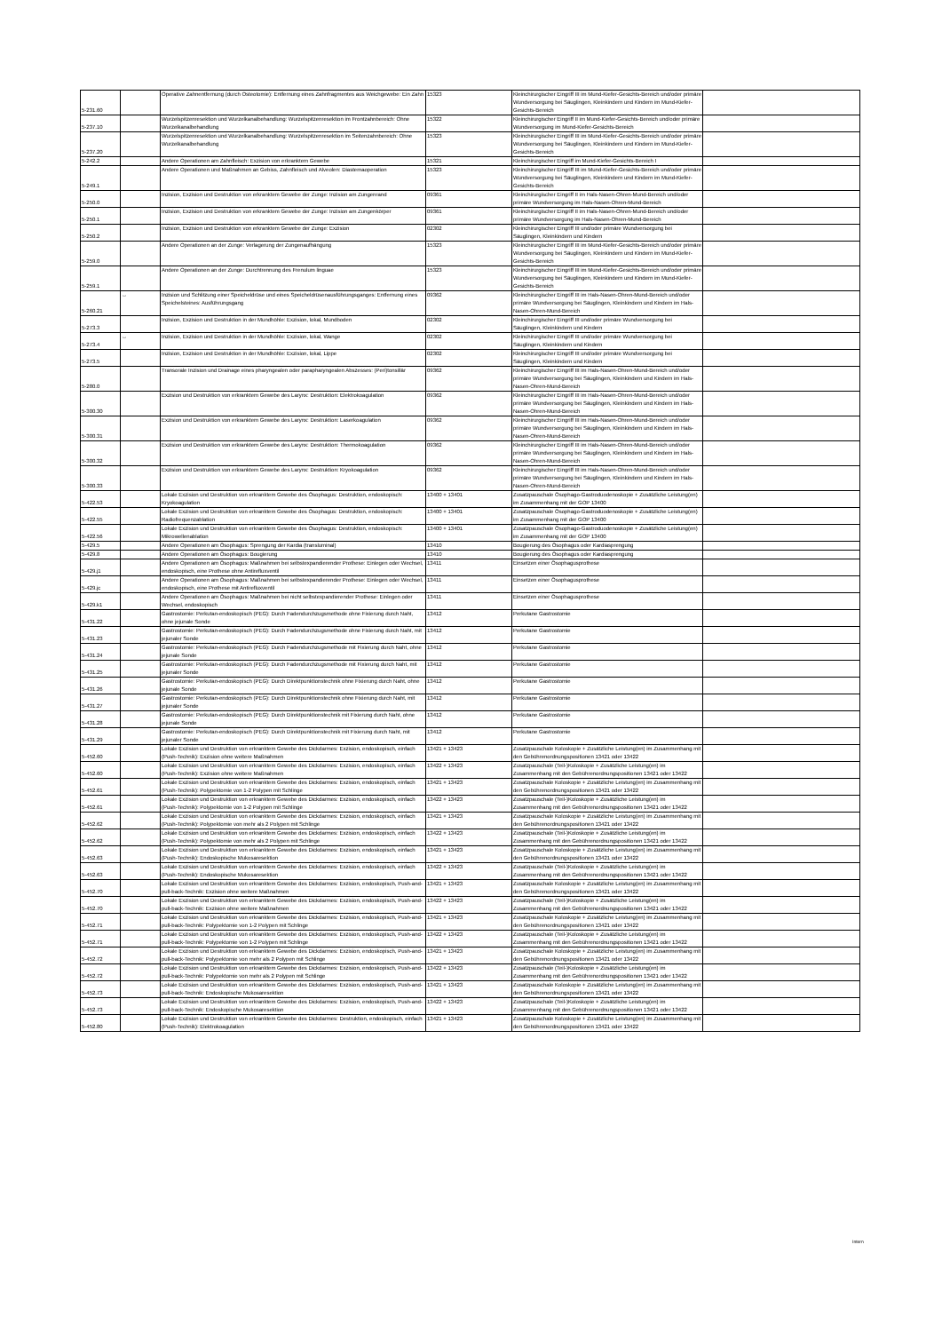| 5-231.60 | | Operative Zahnentfernung (durch Osteotomie): Entfernung eines Zahnfragmentes aus Weichgewebe: Ein Zahn | 15323 | Kleinchirurgischer Eingriff III im Mund-Kiefer-Gesichts-Bereich und/oder primäre Wundversorgung bei Säuglingen, Kleinkindern und Kindern im Mund-Kiefer-Gesichts-Bereich | |
| 5-237.10 | | Wurzelspitzenresektion und Wurzelkanalbehandlung: Wurzelspitzenresektion im Frontzahnbereich: Ohne Wurzelkanalbehandlung | 15322 | Kleinchirurgischer Eingriff II im Mund-Kiefer-Gesichts-Bereich und/oder primäre Wundversorgung im Mund-Kiefer-Gesichts-Bereich | |
| 5-237.20 | | Wurzelspitzenresektion und Wurzelkanalbehandlung: Wurzelspitzenresektion im Seitenzahnbereich: Ohne Wurzelkanalbehandlung | 15323 | Kleinchirurgischer Eingriff III im Mund-Kiefer-Gesichts-Bereich und/oder primäre Wundversorgung bei Säuglingen, Kleinkindern und Kindern im Mund-Kiefer-Gesichts-Bereich | |
| 5-242.2 | | Andere Operationen am Zahnfleisch: Exzision von erkranktem Gewebe | 15321 | Kleinchirurgischer Eingriff im Mund-Kiefer-Gesichts-Bereich I | |
| 5-249.1 | | Andere Operationen und Maßnahmen an Gebiss, Zahnfleisch und Alveolen: Diastemaoperation | 15323 | Kleinchirurgischer Eingriff III im Mund-Kiefer-Gesichts-Bereich und/oder primäre Wundversorgung bei Säuglingen, Kleinkindern und Kindern im Mund-Kiefer-Gesichts-Bereich | |
| 5-250.0 | | Inzision, Exzision und Destruktion von erkranktem Gewebe der Zunge: Inzision am Zungenrand | 09361 | Kleinchirurgischer Eingriff II im Hals-Nasen-Ohren-Mund-Bereich und/oder primäre Wundversorgung im Hals-Nasen-Ohren-Mund-Bereich | |
| 5-250.1 | | Inzision, Exzision und Destruktion von erkranktem Gewebe der Zunge: Inzision am Zungenkörper | 09361 | Kleinchirurgischer Eingriff II im Hals-Nasen-Ohren-Mund-Bereich und/oder primäre Wundversorgung im Hals-Nasen-Ohren-Mund-Bereich | |
| 5-250.2 | | Inzision, Exzision und Destruktion von erkranktem Gewebe der Zunge: Exzision | 02302 | Kleinchirurgischer Eingriff III und/oder primäre Wundversorgung bei Säuglingen, Kleinkindern und Kindern | |
| 5-259.0 | | Andere Operationen an der Zunge: Verlagerung der Zungenaufhängung | 15323 | Kleinchirurgischer Eingriff III im Mund-Kiefer-Gesichts-Bereich und/oder primäre Wundversorgung bei Säuglingen, Kleinkindern und Kindern im Mund-Kiefer-Gesichts-Bereich | |
| 5-259.1 | | Andere Operationen an der Zunge: Durchtrennung des Frenulum linguae | 15323 | Kleinchirurgischer Eingriff III im Mund-Kiefer-Gesichts-Bereich und/oder primäre Wundversorgung bei Säuglingen, Kleinkindern und Kindern im Mund-Kiefer-Gesichts-Bereich | |
| 5-260.21 | ↔ | Inzision und Schlitzung einer Speicheldrüse und eines Speicheldrüsenausführungsganges: Entfernung eines Speichelsteines: Ausführungsgang | 09362 | Kleinchirurgischer Eingriff III im Hals-Nasen-Ohren-Mund-Bereich und/oder primäre Wundversorgung bei Säuglingen, Kleinkindern und Kindern im Hals-Nasen-Ohren-Mund-Bereich | |
| 5-273.3 | | Inzision, Exzision und Destruktion in der Mundhöhle: Exzision, lokal, Mundboden | 02302 | Kleinchirurgischer Eingriff III und/oder primäre Wundversorgung bei Säuglingen, Kleinkindern und Kindern | |
| 5-273.4 | ↔ | Inzision, Exzision und Destruktion in der Mundhöhle: Exzision, lokal, Wange | 02302 | Kleinchirurgischer Eingriff III und/oder primäre Wundversorgung bei Säuglingen, Kleinkindern und Kindern | |
| 5-273.5 | | Inzision, Exzision und Destruktion in der Mundhöhle: Exzision, lokal, Lippe | 02302 | Kleinchirurgischer Eingriff III und/oder primäre Wundversorgung bei Säuglingen, Kleinkindern und Kindern | |
| 5-280.0 | | Transorale Inzision und Drainage eines pharyngealen oder parapharyngealen Abszesses: (Peri)tonsillär | 09362 | Kleinchirurgischer Eingriff III im Hals-Nasen-Ohren-Mund-Bereich und/oder primäre Wundversorgung bei Säuglingen, Kleinkindern und Kindern im Hals-Nasen-Ohren-Mund-Bereich | |
| 5-300.30 | | Exzision und Destruktion von erkranktem Gewebe des Larynx: Destruktion: Elektrokoagulation | 09362 | Kleinchirurgischer Eingriff III im Hals-Nasen-Ohren-Mund-Bereich und/oder primäre Wundversorgung bei Säuglingen, Kleinkindern und Kindern im Hals-Nasen-Ohren-Mund-Bereich | |
| 5-300.31 | | Exzision und Destruktion von erkranktem Gewebe des Larynx: Destruktion: Laserkoagulation | 09362 | Kleinchirurgischer Eingriff III im Hals-Nasen-Ohren-Mund-Bereich und/oder primäre Wundversorgung bei Säuglingen, Kleinkindern und Kindern im Hals-Nasen-Ohren-Mund-Bereich | |
| 5-300.32 | | Exzision und Destruktion von erkranktem Gewebe des Larynx: Destruktion: Thermokoagulation | 09362 | Kleinchirurgischer Eingriff III im Hals-Nasen-Ohren-Mund-Bereich und/oder primäre Wundversorgung bei Säuglingen, Kleinkindern und Kindern im Hals-Nasen-Ohren-Mund-Bereich | |
| 5-300.33 | | Exzision und Destruktion von erkranktem Gewebe des Larynx: Destruktion: Kryokoagulation | 09362 | Kleinchirurgischer Eingriff III im Hals-Nasen-Ohren-Mund-Bereich und/oder primäre Wundversorgung bei Säuglingen, Kleinkindern und Kindern im Hals-Nasen-Ohren-Mund-Bereich | |
| 5-422.53 | | Lokale Exzision und Destruktion von erkranktem Gewebe des Ösophagus: Destruktion, endoskopisch: Kryokoagulation | 13400 + 13401 | Zusatzpauschale Ösophago-Gastroduodenoskopie + Zusätzliche Leistung(en) im Zusammenhang mit der GOP 13400 | |
| 5-422.55 | | Lokale Exzision und Destruktion von erkranktem Gewebe des Ösophagus: Destruktion, endoskopisch: Radiofrequenzablation | 13400 + 13401 | Zusatzpauschale Ösophago-Gastroduodenoskopie + Zusätzliche Leistung(en) im Zusammenhang mit der GOP 13400 | |
| 5-422.56 | | Lokale Exzision und Destruktion von erkranktem Gewebe des Ösophagus: Destruktion, endoskopisch: Mikrowellenablation | 13400 + 13401 | Zusatzpauschale Ösophago-Gastroduodenoskopie + Zusätzliche Leistung(en) im Zusammenhang mit der GOP 13400 | |
| 5-429.5 | | Andere Operationen am Ösophagus: Sprengung der Kardia (transluminal) | 13410 | Bougierung des Ösophagus oder Kardiasprengung | |
| 5-429.8 | | Andere Operationen am Ösophagus: Bougierung | 13410 | Bougierung des Ösophagus oder Kardiasprengung | |
| 5-429.j1 | | Andere Operationen am Ösophagus: Maßnahmen bei selbstexpandierender Prothese: Einlegen oder Wechsel, endoskopisch, eine Prothese ohne Antirefluxventil | 13411 | Einsetzen einer Ösophagusprothese | |
| 5-429.jc | | Andere Operationen am Ösophagus: Maßnahmen bei selbstexpandierender Prothese: Einlegen oder Wechsel, endoskopisch, eine Prothese mit Antirefluxventil | 13411 | Einsetzen einer Ösophagusprothese | |
| 5-429.k1 | | Andere Operationen am Ösophagus: Maßnahmen bei nicht selbstexpandierender Prothese: Einlegen oder Wechsel, endoskopisch | 13411 | Einsetzen einer Ösophagusprothese | |
| 5-431.22 | | Gastrostomie: Perkutan-endoskopisch (PEG): Durch Fadendurchzugsmethode ohne Fixierung durch Naht, ohne jejunale Sonde | 13412 | Perkutane Gastrostomie | |
| 5-431.23 | | Gastrostomie: Perkutan-endoskopisch (PEG): Durch Fadendurchzugsmethode ohne Fixierung durch Naht, mit jejunaler Sonde | 13412 | Perkutane Gastrostomie | |
| 5-431.24 | | Gastrostomie: Perkutan-endoskopisch (PEG): Durch Fadendurchzugsmethode mit Fixierung durch Naht, ohne jejunale Sonde | 13412 | Perkutane Gastrostomie | |
| 5-431.25 | | Gastrostomie: Perkutan-endoskopisch (PEG): Durch Fadendurchzugsmethode mit Fixierung durch Naht, mit jejunaler Sonde | 13412 | Perkutane Gastrostomie | |
| 5-431.26 | | Gastrostomie: Perkutan-endoskopisch (PEG): Durch Direktpunktionstechnik ohne Fixierung durch Naht, ohne jejunale Sonde | 13412 | Perkutane Gastrostomie | |
| 5-431.27 | | Gastrostomie: Perkutan-endoskopisch (PEG): Durch Direktpunktionstechnik ohne Fixierung durch Naht, mit jejunaler Sonde | 13412 | Perkutane Gastrostomie | |
| 5-431.28 | | Gastrostomie: Perkutan-endoskopisch (PEG): Durch Direktpunktionstechnik mit Fixierung durch Naht, ohne jejunale Sonde | 13412 | Perkutane Gastrostomie | |
| 5-431.29 | | Gastrostomie: Perkutan-endoskopisch (PEG): Durch Direktpunktionstechnik mit Fixierung durch Naht, mit jejunaler Sonde | 13412 | Perkutane Gastrostomie | |
| 5-452.60 | | Lokale Exzision und Destruktion von erkranktem Gewebe des Dickdarmes: Exzision, endoskopisch, einfach (Push-Technik): Exzision ohne weitere Maßnahmen | 13421 + 13423 | Zusatzpauschale Koloskopie + Zusätzliche Leistung(en) im Zusammenhang mit den Gebührenordnungspositionen 13421 oder 13422 | |
| 5-452.60 | | Lokale Exzision und Destruktion von erkranktem Gewebe des Dickdarmes: Exzision, endoskopisch, einfach (Push-Technik): Exzision ohne weitere Maßnahmen | 13422 + 13423 | Zusatzpauschale (Teil-)Koloskopie + Zusätzliche Leistung(en) im Zusammenhang mit den Gebührenordnungspositionen 13421 oder 13422 | |
| 5-452.61 | | Lokale Exzision und Destruktion von erkranktem Gewebe des Dickdarmes: Exzision, endoskopisch, einfach (Push-Technik): Polypektomie von 1-2 Polypen mit Schlinge | 13421 + 13423 | Zusatzpauschale Koloskopie + Zusätzliche Leistung(en) im Zusammenhang mit den Gebührenordnungspositionen 13421 oder 13422 | |
| 5-452.61 | | Lokale Exzision und Destruktion von erkranktem Gewebe des Dickdarmes: Exzision, endoskopisch, einfach (Push-Technik): Polypektomie von 1-2 Polypen mit Schlinge | 13422 + 13423 | Zusatzpauschale (Teil-)Koloskopie + Zusätzliche Leistung(en) im Zusammenhang mit den Gebührenordnungspositionen 13421 oder 13422 | |
| 5-452.62 | | Lokale Exzision und Destruktion von erkranktem Gewebe des Dickdarmes: Exzision, endoskopisch, einfach (Push-Technik): Polypektomie von mehr als 2 Polypen mit Schlinge | 13421 + 13423 | Zusatzpauschale Koloskopie + Zusätzliche Leistung(en) im Zusammenhang mit den Gebührenordnungspositionen 13421 oder 13422 | |
| 5-452.62 | | Lokale Exzision und Destruktion von erkranktem Gewebe des Dickdarmes: Exzision, endoskopisch, einfach (Push-Technik): Polypektomie von mehr als 2 Polypen mit Schlinge | 13422 + 13423 | Zusatzpauschale (Teil-)Koloskopie + Zusätzliche Leistung(en) im Zusammenhang mit den Gebührenordnungspositionen 13421 oder 13422 | |
| 5-452.63 | | Lokale Exzision und Destruktion von erkranktem Gewebe des Dickdarmes: Exzision, endoskopisch, einfach (Push-Technik): Endoskopische Mukosaresektion | 13421 + 13423 | Zusatzpauschale Koloskopie + Zusätzliche Leistung(en) im Zusammenhang mit den Gebührenordnungspositionen 13421 oder 13422 | |
| 5-452.63 | | Lokale Exzision und Destruktion von erkranktem Gewebe des Dickdarmes: Exzision, endoskopisch, einfach (Push-Technik): Endoskopische Mukosaresektion | 13422 + 13423 | Zusatzpauschale (Teil-)Koloskopie + Zusätzliche Leistung(en) im Zusammenhang mit den Gebührenordnungspositionen 13421 oder 13422 | |
| 5-452.70 | | Lokale Exzision und Destruktion von erkranktem Gewebe des Dickdarmes: Exzision, endoskopisch, Push-and-pull-back-Technik: Exzision ohne weitere Maßnahmen | 13421 + 13423 | Zusatzpauschale Koloskopie + Zusätzliche Leistung(en) im Zusammenhang mit den Gebührenordnungspositionen 13421 oder 13422 | |
| 5-452.70 | | Lokale Exzision und Destruktion von erkranktem Gewebe des Dickdarmes: Exzision, endoskopisch, Push-and-pull-back-Technik: Exzision ohne weitere Maßnahmen | 13422 + 13423 | Zusatzpauschale (Teil-)Koloskopie + Zusätzliche Leistung(en) im Zusammenhang mit den Gebührenordnungspositionen 13421 oder 13422 | |
| 5-452.71 | | Lokale Exzision und Destruktion von erkranktem Gewebe des Dickdarmes: Exzision, endoskopisch, Push-and-pull-back-Technik: Polypektomie von 1-2 Polypen mit Schlinge | 13421 + 13423 | Zusatzpauschale Koloskopie + Zusätzliche Leistung(en) im Zusammenhang mit den Gebührenordnungspositionen 13421 oder 13422 | |
| 5-452.71 | | Lokale Exzision und Destruktion von erkranktem Gewebe des Dickdarmes: Exzision, endoskopisch, Push-and-pull-back-Technik: Polypektomie von 1-2 Polypen mit Schlinge | 13422 + 13423 | Zusatzpauschale (Teil-)Koloskopie + Zusätzliche Leistung(en) im Zusammenhang mit den Gebührenordnungspositionen 13421 oder 13422 | |
| 5-452.72 | | Lokale Exzision und Destruktion von erkranktem Gewebe des Dickdarmes: Exzision, endoskopisch, Push-and-pull-back-Technik: Polypektomie von mehr als 2 Polypen mit Schlinge | 13421 + 13423 | Zusatzpauschale Koloskopie + Zusätzliche Leistung(en) im Zusammenhang mit den Gebührenordnungspositionen 13421 oder 13422 | |
| 5-452.72 | | Lokale Exzision und Destruktion von erkranktem Gewebe des Dickdarmes: Exzision, endoskopisch, Push-and-pull-back-Technik: Polypektomie von mehr als 2 Polypen mit Schlinge | 13422 + 13423 | Zusatzpauschale (Teil-)Koloskopie + Zusätzliche Leistung(en) im Zusammenhang mit den Gebührenordnungspositionen 13421 oder 13422 | |
| 5-452.73 | | Lokale Exzision und Destruktion von erkranktem Gewebe des Dickdarmes: Exzision, endoskopisch, Push-and-pull-back-Technik: Endoskopische Mukosaresektion | 13421 + 13423 | Zusatzpauschale Koloskopie + Zusätzliche Leistung(en) im Zusammenhang mit den Gebührenordnungspositionen 13421 oder 13422 | |
| 5-452.73 | | Lokale Exzision und Destruktion von erkranktem Gewebe des Dickdarmes: Exzision, endoskopisch, Push-and-pull-back-Technik: Endoskopische Mukosaresektion | 13422 + 13423 | Zusatzpauschale (Teil-)Koloskopie + Zusätzliche Leistung(en) im Zusammenhang mit den Gebührenordnungspositionen 13421 oder 13422 | |
| 5-452.80 | | Lokale Exzision und Destruktion von erkranktem Gewebe des Dickdarmes: Destruktion, endoskopisch, einfach (Push-Technik): Elektrokoagulation | 13421 + 13423 | Zusatzpauschale Koloskopie + Zusätzliche Leistung(en) im Zusammenhang mit den Gebührenordnungspositionen 13421 oder 13422 | |
Intern